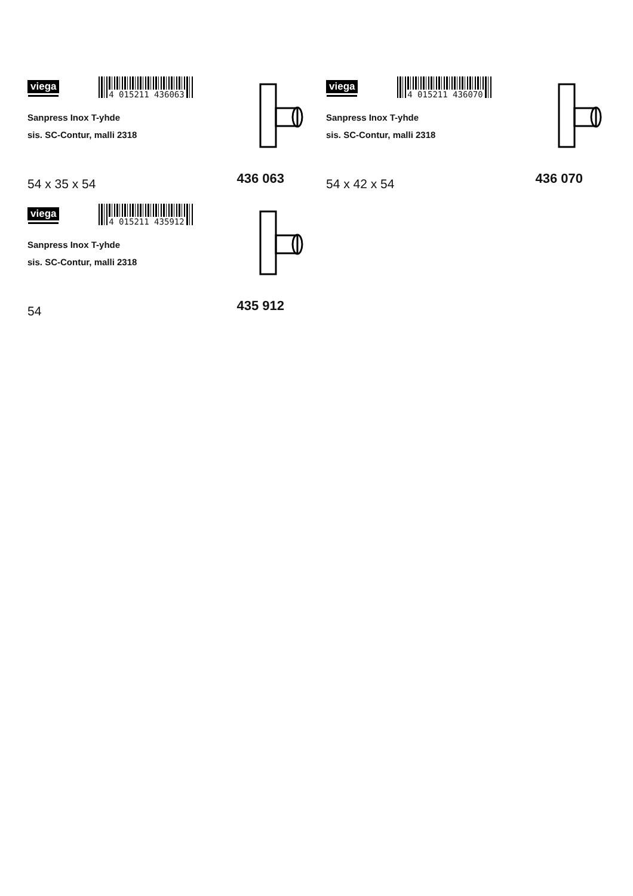viega
4 015211 436063
Sanpress Inox T-yhde
sis. SC-Contur, malli 2318
54 x 35 x 54 436 063
viega
4 015211 436070
Sanpress Inox T-yhde
sis. SC-Contur, malli 2318
54 x 42 x 54 436 070
viega
4 015211 435912
Sanpress Inox T-yhde
sis. SC-Contur, malli 2318
54 435 912